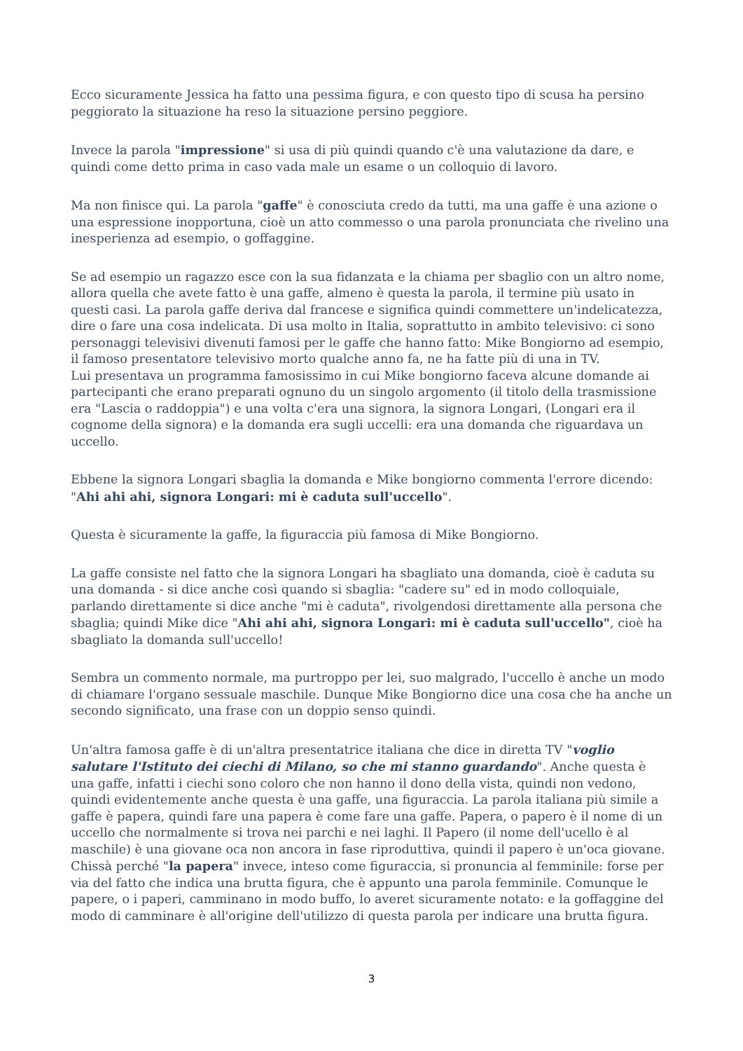Ecco sicuramente Jessica ha fatto una pessima figura, e con questo tipo di scusa ha persino peggiorato la situazione ha reso la situazione persino peggiore.
Invece la parola "impressione" si usa di più quindi quando c'è una valutazione da dare, e quindi come detto prima in caso vada male un esame o un colloquio di lavoro.
Ma non finisce qui. La parola "gaffe" è conosciuta credo da tutti, ma una gaffe è una azione o una espressione inopportuna, cioè un atto commesso o una parola pronunciata che rivelino una inesperienza ad esempio, o goffaggine.
Se ad esempio un ragazzo esce con la sua fidanzata e la chiama per sbaglio con un altro nome, allora quella che avete fatto è una gaffe, almeno è questa la parola, il termine più usato in questi casi. La parola gaffe deriva dal francese e significa quindi commettere un'indelicatezza, dire o fare una cosa indelicata. Di usa molto in Italia, soprattutto in ambito televisivo: ci sono personaggi televisivi divenuti famosi per le gaffe che hanno fatto: Mike Bongiorno ad esempio, il famoso presentatore televisivo morto qualche anno fa, ne ha fatte più di una in TV.
Lui presentava un programma famosissimo in cui Mike bongiorno faceva alcune domande ai partecipanti che erano preparati ognuno du un singolo argomento (il titolo della trasmissione era "Lascia o raddoppia") e una volta c'era una signora, la signora Longari, (Longari era il cognome della signora) e la domanda era sugli uccelli: era una domanda che riguardava un uccello.
Ebbene la signora Longari sbaglia la domanda e Mike bongiorno commenta l'errore dicendo: "Ahi ahi ahi, signora Longari: mi è caduta sull'uccello".
Questa è sicuramente la gaffe, la figuraccia più famosa di Mike Bongiorno.
La gaffe consiste nel fatto che la signora Longari ha sbagliato una domanda, cioè è caduta su una domanda - si dice anche così quando si sbaglia: "cadere su" ed in modo colloquiale, parlando direttamente si dice anche "mi è caduta", rivolgendosi direttamente alla persona che sbaglia; quindi Mike dice "Ahi ahi ahi, signora Longari: mi è caduta sull'uccello", cioè ha sbagliato la domanda sull'uccello!
Sembra un commento normale, ma purtroppo per lei, suo malgrado, l'uccello è anche un modo di chiamare l'organo sessuale maschile. Dunque Mike Bongiorno dice una cosa che ha anche un secondo significato, una frase con un doppio senso quindi.
Un'altra famosa gaffe è di un'altra presentatrice italiana che dice in diretta TV "voglio salutare l'Istituto dei ciechi di Milano, so che mi stanno guardando". Anche questa è una gaffe, infatti i ciechi sono coloro che non hanno il dono della vista, quindi non vedono, quindi evidentemente anche questa è una gaffe, una figuraccia. La parola italiana più simile a gaffe è papera, quindi fare una papera è come fare una gaffe. Papera, o papero è il nome di un uccello che normalmente si trova nei parchi e nei laghi. Il Papero (il nome dell'ucello è al maschile) è una giovane oca non ancora in fase riproduttiva, quindi il papero è un'oca giovane. Chissà perché "la papera" invece, inteso come figuraccia, si pronuncia al femminile: forse per via del fatto che indica una brutta figura, che è appunto una parola femminile. Comunque le papere, o i paperi, camminano in modo buffo, lo averet sicuramente notato: e la goffaggine del modo di camminare è all'origine dell'utilizzo di questa parola per indicare una brutta figura.
3